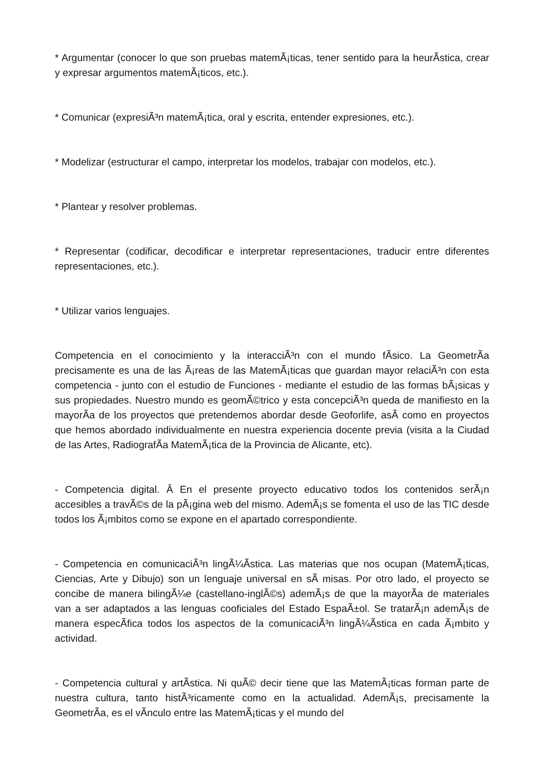* Argumentar (conocer lo que son pruebas matemÃ¡ticas, tener sentido para la heurÃ­stica, crear y expresar argumentos matemÃ¡ticos, etc.).
* Comunicar (expresiÃ³n matemÃ¡tica, oral y escrita, entender expresiones, etc.).
* Modelizar (estructurar el campo, interpretar los modelos, trabajar con modelos, etc.).
* Plantear y resolver problemas.
* Representar (codificar, decodificar e interpretar representaciones, traducir entre diferentes representaciones, etc.).
* Utilizar varios lenguajes.
Competencia en el conocimiento y la interacciÃ³n con el mundo fÃ­sico. La GeometrÃ­a precisamente es una de las Ã¡reas de las MatemÃ¡ticas que guardan mayor relaciÃ³n con esta competencia - junto con el estudio de Funciones - mediante el estudio de las formas bÃ¡sicas y sus propiedades. Nuestro mundo es geomÃ©trico y esta concepciÃ³n queda de manifiesto en la mayorÃ­a de los proyectos que pretendemos abordar desde Geoforlife, asÃ­ como en proyectos que hemos abordado individualmente en nuestra experiencia docente previa (visita a la Ciudad de las Artes, RadiografÃ­a MatemÃ¡tica de la Provincia de Alicante, etc).
- Competencia digital. Â En el presente proyecto educativo todos los contenidos serÃ¡n accesibles a travÃ©s de la pÃ¡gina web del mismo. AdemÃ¡s se fomenta el uso de las TIC desde todos los Ã¡mbitos como se expone en el apartado correspondiente.
- Competencia en comunicaciÃ³n lingÃ¼Ã­stica. Las materias que nos ocupan (MatemÃ¡ticas, Ciencias, Arte y Dibujo) son un lenguaje universal en sÃ­ misas. Por otro lado, el proyecto se concibe de manera bilingÃ¼e (castellano-inglÃ©s) ademÃ¡s de que la mayorÃ­a de materiales van a ser adaptados a las lenguas cooficiales del Estado EspaÃ±ol. Se tratarÃ¡n ademÃ¡s de manera especÃ­fica todos los aspectos de la comunicaciÃ³n lingÃ¼Ã­stica en cada Ã¡mbito y actividad.
- Competencia cultural y artÃ­stica. Ni quÃ© decir tiene que las MatemÃ¡ticas forman parte de nuestra cultura, tanto histÃ³ricamente como en la actualidad. AdemÃ¡s, precisamente la GeometrÃ­a, es el vÃ­nculo entre las MatemÃ¡ticas y el mundo del